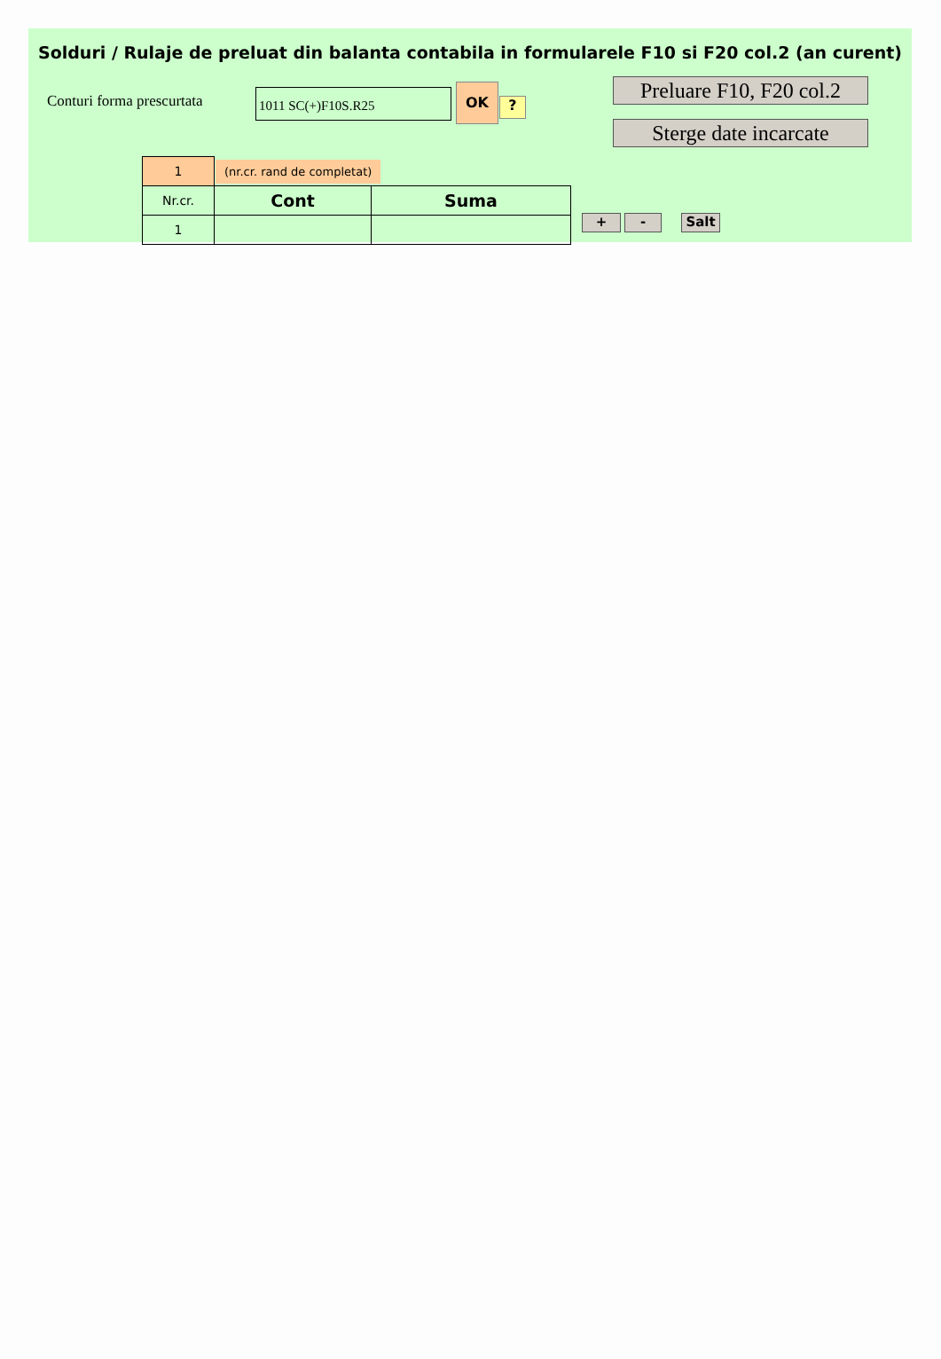Solduri / Rulaje de preluat din balanta contabila in formularele F10 si F20 col.2 (an curent)
Conturi forma prescurtata
1011 SC(+)F10S.R25
OK
?
Preluare F10, F20 col.2
Sterge date incarcate
| 1 | (nr.cr. rand de completat) | |
| Nr.cr. | Cont | Suma |
| 1 | | |
+ - Salt